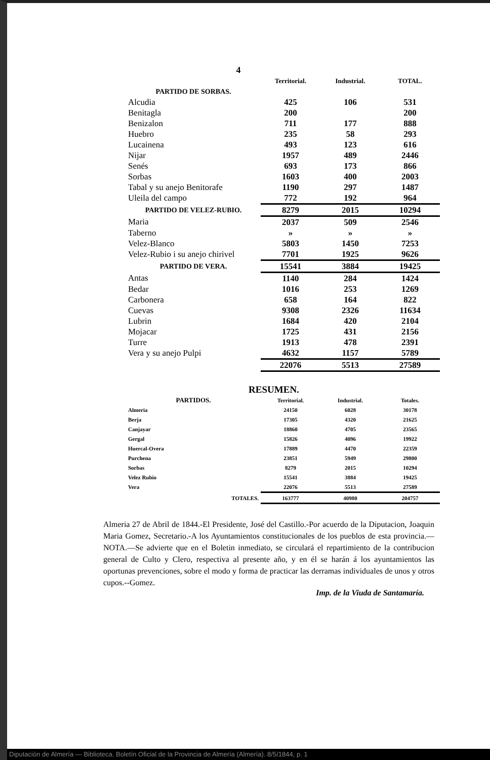4
| | Territorial. | Industrial. | TOTAL. |
| --- | --- | --- | --- |
| PARTIDO DE SORBAS. | | | |
| Alcudia | 425 | 106 | 531 |
| Benitagla | 200 | | 200 |
| Benizalon | 711 | 177 | 888 |
| Huebro | 235 | 58 | 293 |
| Lucainena | 493 | 123 | 616 |
| Nijar | 1957 | 489 | 2446 |
| Senés | 693 | 173 | 866 |
| Sorbas | 1603 | 400 | 2003 |
| Tabal y su anejo Benitorafe | 1190 | 297 | 1487 |
| Uleila del campo | 772 | 192 | 964 |
| PARTIDO DE VELEZ-RUBIO. | 8279 | 2015 | 10294 |
| Maria | 2037 | 509 | 2546 |
| Taberno | » | » | » |
| Velez-Blanco | 5803 | 1450 | 7253 |
| Velez-Rubio i su anejo chirivel | 7701 | 1925 | 9626 |
| PARTIDO DE VERA. | 15541 | 3884 | 19425 |
| Antas | 1140 | 284 | 1424 |
| Bedar | 1016 | 253 | 1269 |
| Carbonera | 658 | 164 | 822 |
| Cuevas | 9308 | 2326 | 11634 |
| Lubrin | 1684 | 420 | 2104 |
| Mojacar | 1725 | 431 | 2156 |
| Turre | 1913 | 478 | 2391 |
| Vera y su anejo Pulpi | 4632 | 1157 | 5789 |
| | 22076 | 5513 | 27589 |
RESUMEN.
| PARTIDOS. | Territorial. | Industrial. | Totales. |
| --- | --- | --- | --- |
| Almeria | 24150 | 6028 | 30178 |
| Berja | 17305 | 4320 | 21625 |
| Canjayar | 18860 | 4705 | 23565 |
| Gergal | 15826 | 4096 | 19922 |
| Huercal-Overa | 17889 | 4470 | 22359 |
| Purchena | 23851 | 5949 | 29800 |
| Sorbas | 8279 | 2015 | 10294 |
| Velez Rubio | 15541 | 3884 | 19425 |
| Vera | 22076 | 5513 | 27589 |
| TOTALES. | 163777 | 40980 | 204757 |
Almeria 27 de Abril de 1844.-El Presidente, José del Castillo.-Por acuerdo de la Diputacion, Joaquin Maria Gomez, Secretario.-A los Ayuntamientos constitucionales de los pueblos de esta provincia.—NOTA.—Se advierte que en el Boletin inmediato, se circulará el repartimiento de la contribucion general de Culto y Clero, respectiva al presente año, y en él se harán á los ayuntamientos las oportunas prevenciones, sobre el modo y forma de practicar las derramas individuales de unos y otros cupos.--Gomez.
Imp. de la Viuda de Santamaría.
Diputación de Almería — Biblioteca. Boletín Oficial de la Provincia de Almería (Almería). 8/5/1844, p. 1